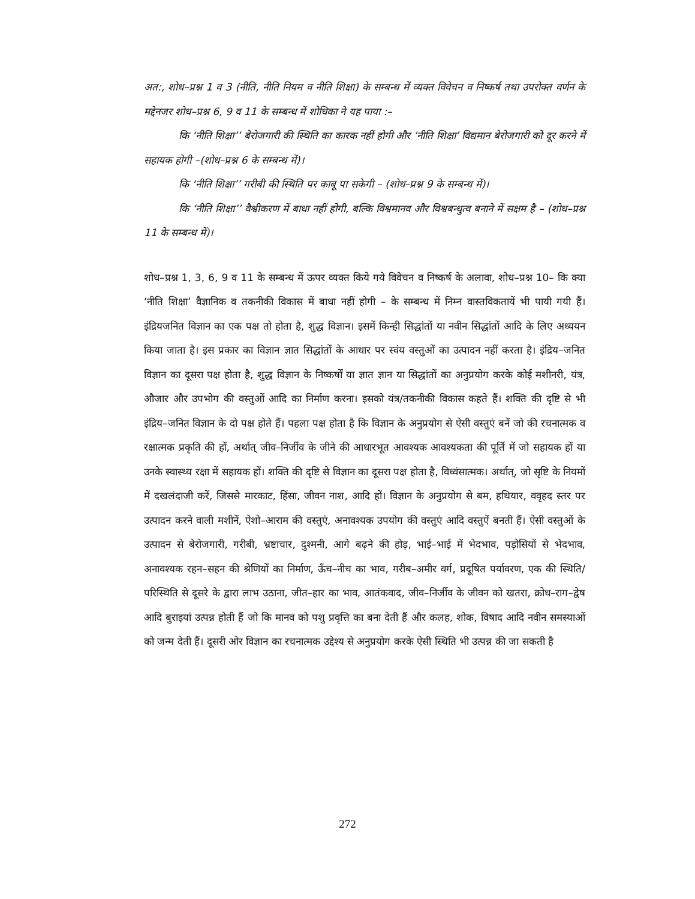अत:, शोध–प्रश्न 1 व 3 (नीति, नीति नियम व नीति शिक्षा) के सम्बन्ध में व्यक्त विवेचन व निष्कर्ष तथा उपरोक्त वर्णन के मद्देनजर शोध–प्रश्न 6, 9 व 11 के सम्बन्ध में शोधिका ने यह पाया :–
कि ‘नीति शिक्षा’’ बेरोजगारी की स्थिति का कारक नहीं होगी और ‘नीति शिक्षा’ विद्यमान बेरोजगारी को दूर करने में सहायक होगी –(शोध–प्रश्न 6 के सम्बन्ध में)।
कि ‘नीति शिक्षा’’ गरीबी की स्थिति पर काबू पा सकेगी – (शोध–प्रश्न 9 के सम्बन्ध में)।
कि ‘नीति शिक्षा’’ वैश्वीकरण में बाधा नहीं होगी, बल्कि विश्वमानव और विश्वबन्धुत्व बनाने में सक्षम है – (शोध–प्रश्न 11 के सम्बन्ध में)।
शोध–प्रश्न 1, 3, 6, 9 व 11 के सम्बन्ध में ऊपर व्यक्त किये गये विवेचन व निष्कर्ष के अलावा, शोध–प्रश्न 10– कि क्या ‘नीति शिक्षा’ वैज्ञानिक व तकनीकी विकास में बाधा नहीं होगी – के सम्बन्ध में निम्न वास्तविकतायें भी पायी गयी हैं। इंद्रियजनित विज्ञान का एक पक्ष तो होता है, शुद्ध विज्ञान। इसमें किन्ही सिद्धांतों या नवीन सिद्धांतों आदि के लिए अध्ययन किया जाता है। इस प्रकार का विज्ञान ज्ञात सिद्धांतों के आधार पर स्वंय वस्तुओं का उत्पादन नहीं करता है। इंद्रिय–जनित विज्ञान का दूसरा पक्ष होता है, शुद्ध विज्ञान के निष्कर्षों या ज्ञात ज्ञान या सिद्धांतों का अनुप्रयोग करके कोई मशीनरी, यंत्र, औजार और उपभोग की वस्तुओं आदि का निर्माण करना। इसको यंत्र/तकनीकी विकास कहते हैं। शक्ति की दृष्टि से भी इंद्रिय–जनित विज्ञान के दो पक्ष होते हैं। पहला पक्ष होता है कि विज्ञान के अनुप्रयोग से ऐसी वस्तुएं बनें जो की रचनात्मक व रक्षात्मक प्रकृति की हों, अर्थात् जीव–निर्जीव के जीने की आधारभूत आवश्यक आवश्यकता की पूर्ति में जो सहायक हों या उनके स्वास्थ्य रक्षा में सहायक हों। शक्ति की दृष्टि से विज्ञान का दूसरा पक्ष होता है, विध्वंसात्मक। अर्थात्, जो सृष्टि के नियमों में दखलंदाजी करें, जिससे मारकाट, हिंसा, जीवन नाश, आदि हों। विज्ञान के अनुप्रयोग से बम, हथियार, ववृहद स्तर पर उत्पादन करने वाली मशीनें, ऐशो–आराम की वस्तुएं, अनावश्यक उपयोग की वस्तुएं आदि वस्तुऐं बनती हैं। ऐसी वस्तुओं के उत्पादन से बेरोजगारी, गरीबी, भ्रष्टाचार, दुश्मनी, आगे बढ़ने की होड़, भाई–भाई में भेदभाव, पड़ोसियों से भेदभाव, अनावश्यक रहन–सहन की श्रेणियों का निर्माण, ऊँच–नीच का भाव, गरीब–अमीर वर्ग, प्रदूषित पर्यावरण, एक की स्थिति/ परिस्थिति से दूसरे के द्वारा लाभ उठाना, जीत–हार का भाव, आतंकवाद, जीव–निर्जीव के जीवन को खतरा, क्रोध–राग–द्वेष आदि बुराइयां उत्पन्न होती हैं जो कि मानव को पशु प्रवृत्ति का बना देती हैं और कलह, शोक, विषाद आदि नवीन समस्याओं को जन्म देती हैं। दूसरी ओर विज्ञान का रचनात्मक उद्देश्य से अनुप्रयोग करके ऐसी स्थिति भी उत्पन्न की जा सकती है
272